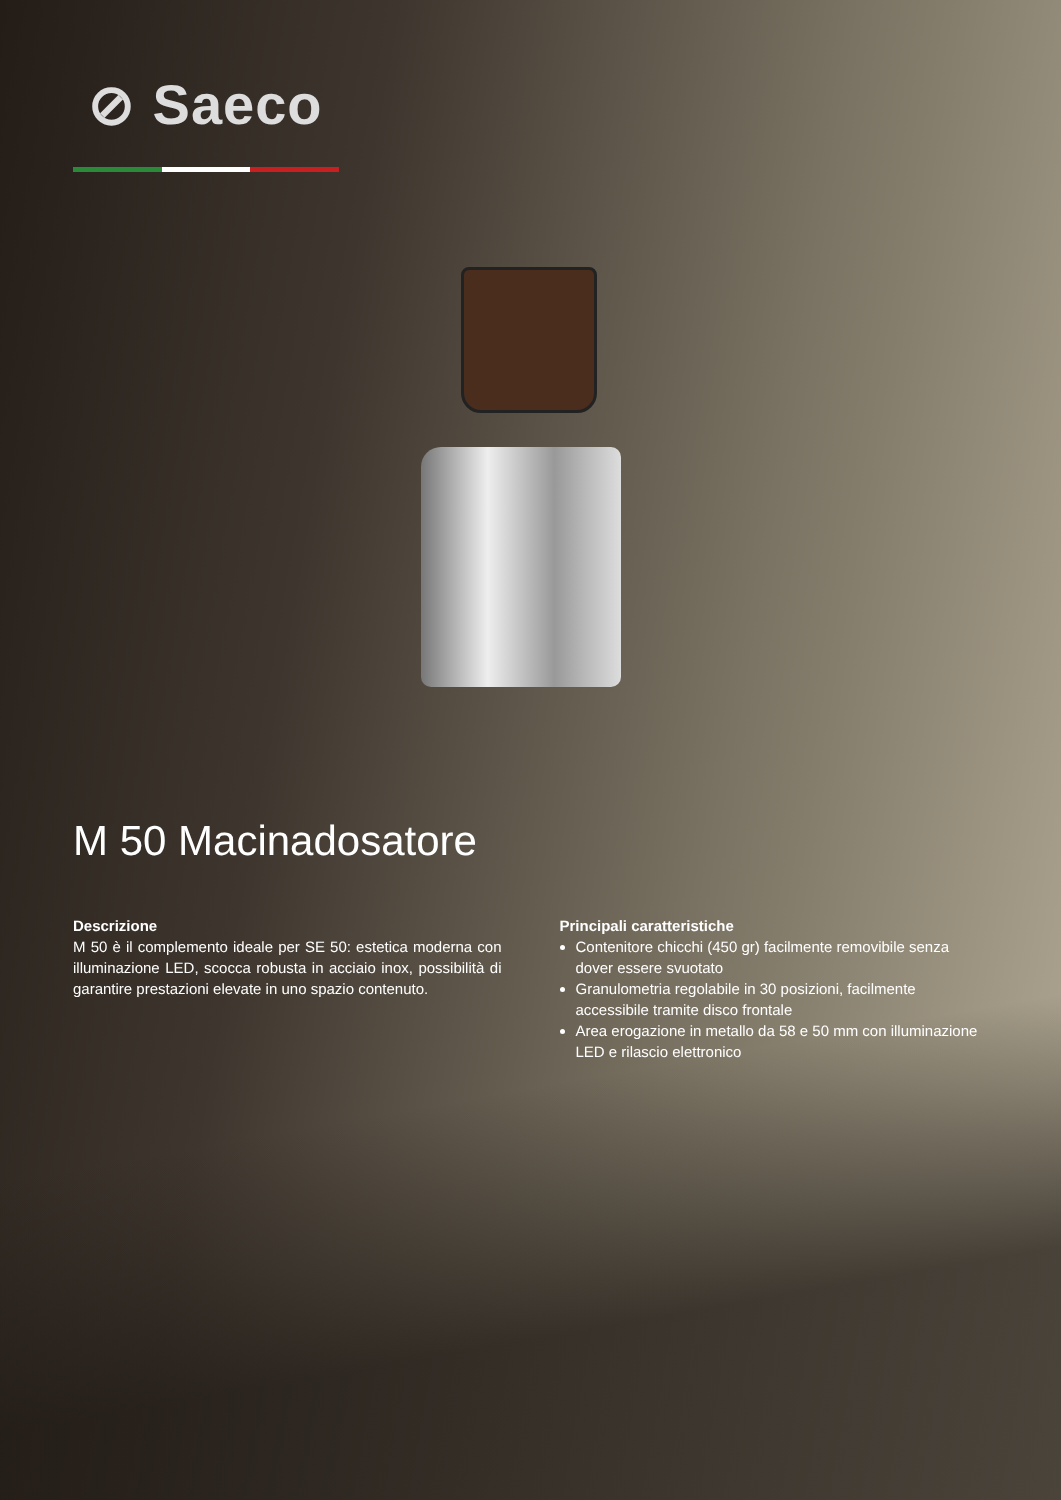⊘ Saeco
M 50 Macinadosatore
Descrizione
M 50 è il complemento ideale per SE 50: estetica moderna con illuminazione LED, scocca robusta in acciaio inox, possibilità di garantire prestazioni elevate in uno spazio contenuto.
Principali caratteristiche
Contenitore chicchi (450 gr) facilmente removibile senza dover essere svuotato
Granulometria regolabile in 30 posizioni, facilmente accessibile tramite disco frontale
Area erogazione in metallo da 58 e 50 mm con illuminazione LED e rilascio elettronico